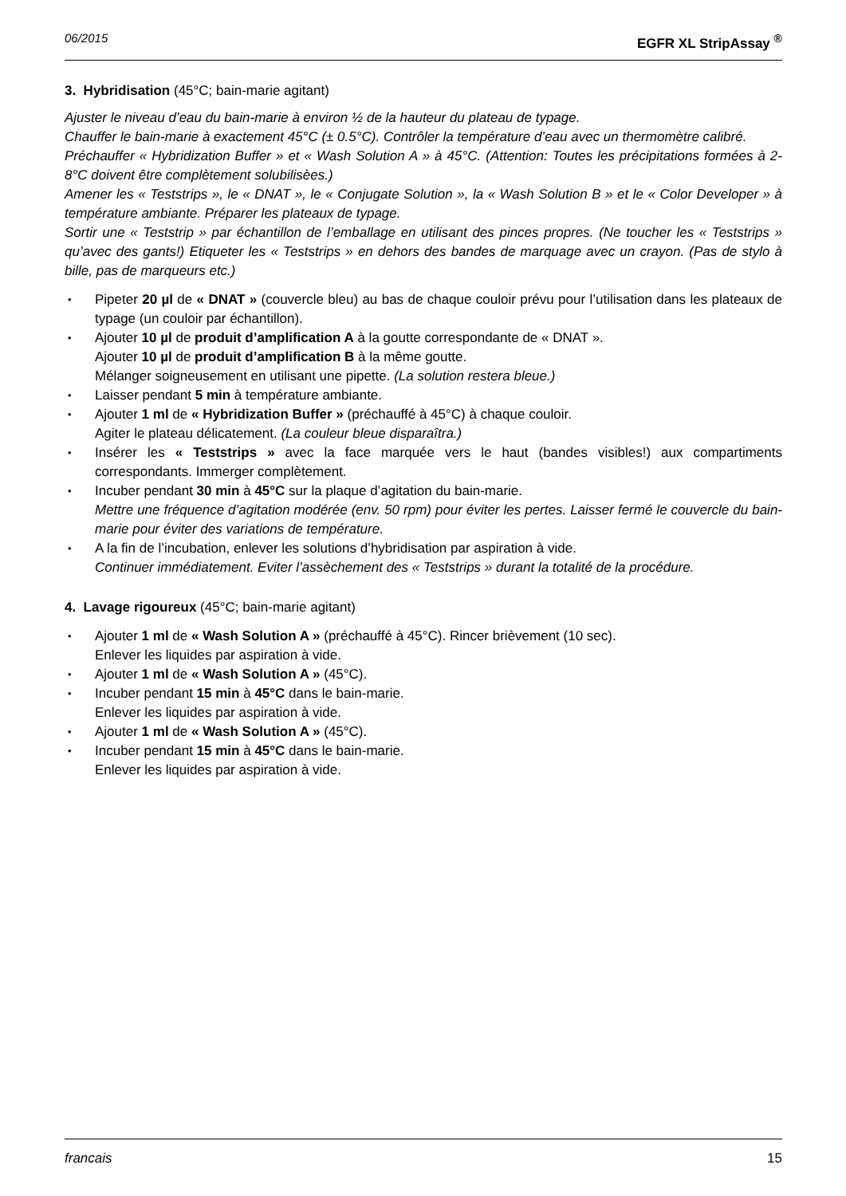06/2015 EGFR XL StripAssay <sup>®</sup>
3. Hybridisation (45°C; bain-marie agitant)
Ajuster le niveau d’eau du bain-marie à environ ½ de la hauteur du plateau de typage.
Chauffer le bain-marie à exactement 45°C (± 0.5°C). Contrôler la température d’eau avec un thermomètre calibré.
Préchauffer « Hybridization Buffer » et « Wash Solution A » à 45°C. (Attention: Toutes les précipitations formées à 2-8°C doivent être complètement solubilisèes.)
Amener les « Teststrips », le « DNAT », le « Conjugate Solution », la « Wash Solution B » et le « Color Developer » à température ambiante. Préparer les plateaux de typage.
Sortir une « Teststrip » par échantillon de l’emballage en utilisant des pinces propres. (Ne toucher les « Teststrips » qu’avec des gants!) Etiqueter les « Teststrips » en dehors des bandes de marquage avec un crayon. (Pas de stylo à bille, pas de marqueurs etc.)
Pipeter 20 µl de « DNAT » (couvercle bleu) au bas de chaque couloir prévu pour l’utilisation dans les plateaux de typage (un couloir par échantillon).
Ajouter 10 µl de produit d’amplification A à la goutte correspondante de « DNAT ».
Ajouter 10 µl de produit d’amplification B à la même goutte.
Mélanger soigneusement en utilisant une pipette. (La solution restera bleue.)
Laisser pendant 5 min à température ambiante.
Ajouter 1 ml de « Hybridization Buffer » (préchauffé à 45°C) à chaque couloir.
Agiter le plateau délicatement. (La couleur bleue disparaîtra.)
Insérer les « Teststrips » avec la face marquée vers le haut (bandes visibles!) aux compartiments correspondants. Immerger complètement.
Incuber pendant 30 min à 45°C sur la plaque d’agitation du bain-marie.
Mettre une fréquence d’agitation modérée (env. 50 rpm) pour éviter les pertes. Laisser fermé le couvercle du bain-marie pour éviter des variations de température.
A la fin de l’incubation, enlever les solutions d’hybridisation par aspiration à vide.
Continuer immédiatement. Eviter l’assèchement des « Teststrips » durant la totalité de la procédure.
4. Lavage rigoureux (45°C; bain-marie agitant)
Ajouter 1 ml de « Wash Solution A » (préchauffé à 45°C). Rincer brièvement (10 sec).
Enlever les liquides par aspiration à vide.
Ajouter 1 ml de « Wash Solution A » (45°C).
Incuber pendant 15 min à 45°C dans le bain-marie.
Enlever les liquides par aspiration à vide.
Ajouter 1 ml de « Wash Solution A » (45°C).
Incuber pendant 15 min à 45°C dans le bain-marie.
Enlever les liquides par aspiration à vide.
francais 15